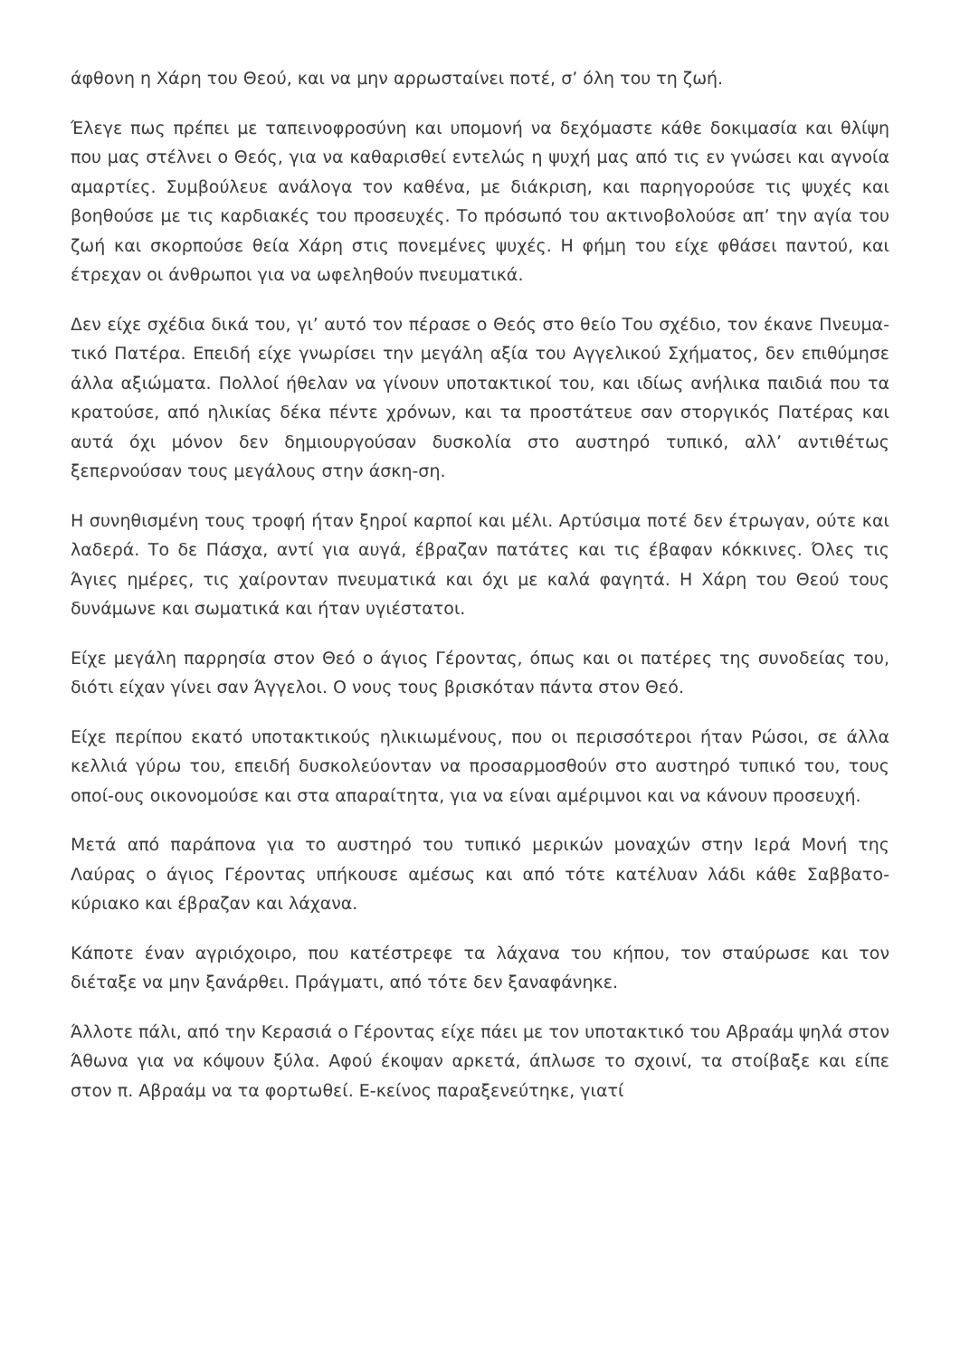άφθονη η Χάρη του Θεού, και να μην αρρωσταίνει ποτέ, σ’ όλη του τη ζωή.
Έλεγε πως πρέπει με ταπεινοφροσύνη και υπομονή να δεχόμαστε κάθε δοκιμασία και θλίψη που μας στέλνει ο Θεός, για να καθαρισθεί εντελώς η ψυχή μας από τις εν γνώσει και αγνοία αμαρτίες. Συμβούλευε ανάλογα τον καθένα, με διάκριση, και παρηγορούσε τις ψυχές και βοηθούσε με τις καρδιακές του προσευχές. Το πρόσωπό του ακτινοβολούσε απ’ την αγία του ζωή και σκορπούσε θεία Χάρη στις πονεμένες ψυχές. Η φήμη του είχε φθάσει παντού, και έτρεχαν οι άνθρωποι για να ωφεληθούν πνευματικά.
Δεν είχε σχέδια δικά του, γι’ αυτό τον πέρασε ο Θεός στο θείο Του σχέδιο, τον έκανε Πνευμα-τικό Πατέρα. Επειδή είχε γνωρίσει την μεγάλη αξία του Αγγελικού Σχήματος, δεν επιθύμησε άλλα αξιώματα. Πολλοί ήθελαν να γίνουν υποτακτικοί του, και ιδίως ανήλικα παιδιά που τα κρατούσε, από ηλικίας δέκα πέντε χρόνων, και τα προστάτευε σαν στοργικός Πατέρας και αυτά όχι μόνον δεν δημιουργούσαν δυσκολία στο αυστηρό τυπικό, αλλ’ αντιθέτως ξεπερνούσαν τους μεγάλους στην άσκη-ση.
Η συνηθισμένη τους τροφή ήταν ξηροί καρποί και μέλι. Αρτύσιμα ποτέ δεν έτρωγαν, ούτε και λαδερά. Το δε Πάσχα, αντί για αυγά, έβραζαν πατάτες και τις έβαφαν κόκκινες. Όλες τις Άγιες ημέρες, τις χαίρονταν πνευματικά και όχι με καλά φαγητά. Η Χάρη του Θεού τους δυνάμωνε και σωματικά και ήταν υγιέστατοι.
Είχε μεγάλη παρρησία στον Θεό ο άγιος Γέροντας, όπως και οι πατέρες της συνοδείας του, διότι είχαν γίνει σαν Άγγελοι. Ο νους τους βρισκόταν πάντα στον Θεό.
Είχε περίπου εκατό υποτακτικούς ηλικιωμένους, που οι περισσότεροι ήταν Ρώσοι, σε άλλα κελλιά γύρω του, επειδή δυσκολεύονταν να προσαρμοσθούν στο αυστηρό τυπικό του, τους οποί-ους οικονομούσε και στα απαραίτητα, για να είναι αμέριμνοι και να κάνουν προσευχή.
Μετά από παράπονα για το αυστηρό του τυπικό μερικών μοναχών στην Ιερά Μονή της Λαύρας ο άγιος Γέροντας υπήκουσε αμέσως και από τότε κατέλυαν λάδι κάθε Σαββατο-κύριακο και έβραζαν και λάχανα.
Κάποτε έναν αγριόχοιρο, που κατέστρεφε τα λάχανα του κήπου, τον σταύρωσε και τον διέταξε να μην ξανάρθει. Πράγματι, από τότε δεν ξαναφάνηκε.
Άλλοτε πάλι, από την Κερασιά ο Γέροντας είχε πάει με τον υποτακτικό του Αβραάμ ψηλά στον Άθωνα για να κόψουν ξύλα. Αφού έκοψαν αρκετά, άπλωσε το σχοινί, τα στοίβαξε και είπε στον π. Αβραάμ να τα φορτωθεί. Ε-κείνος παραξενεύτηκε, γιατί